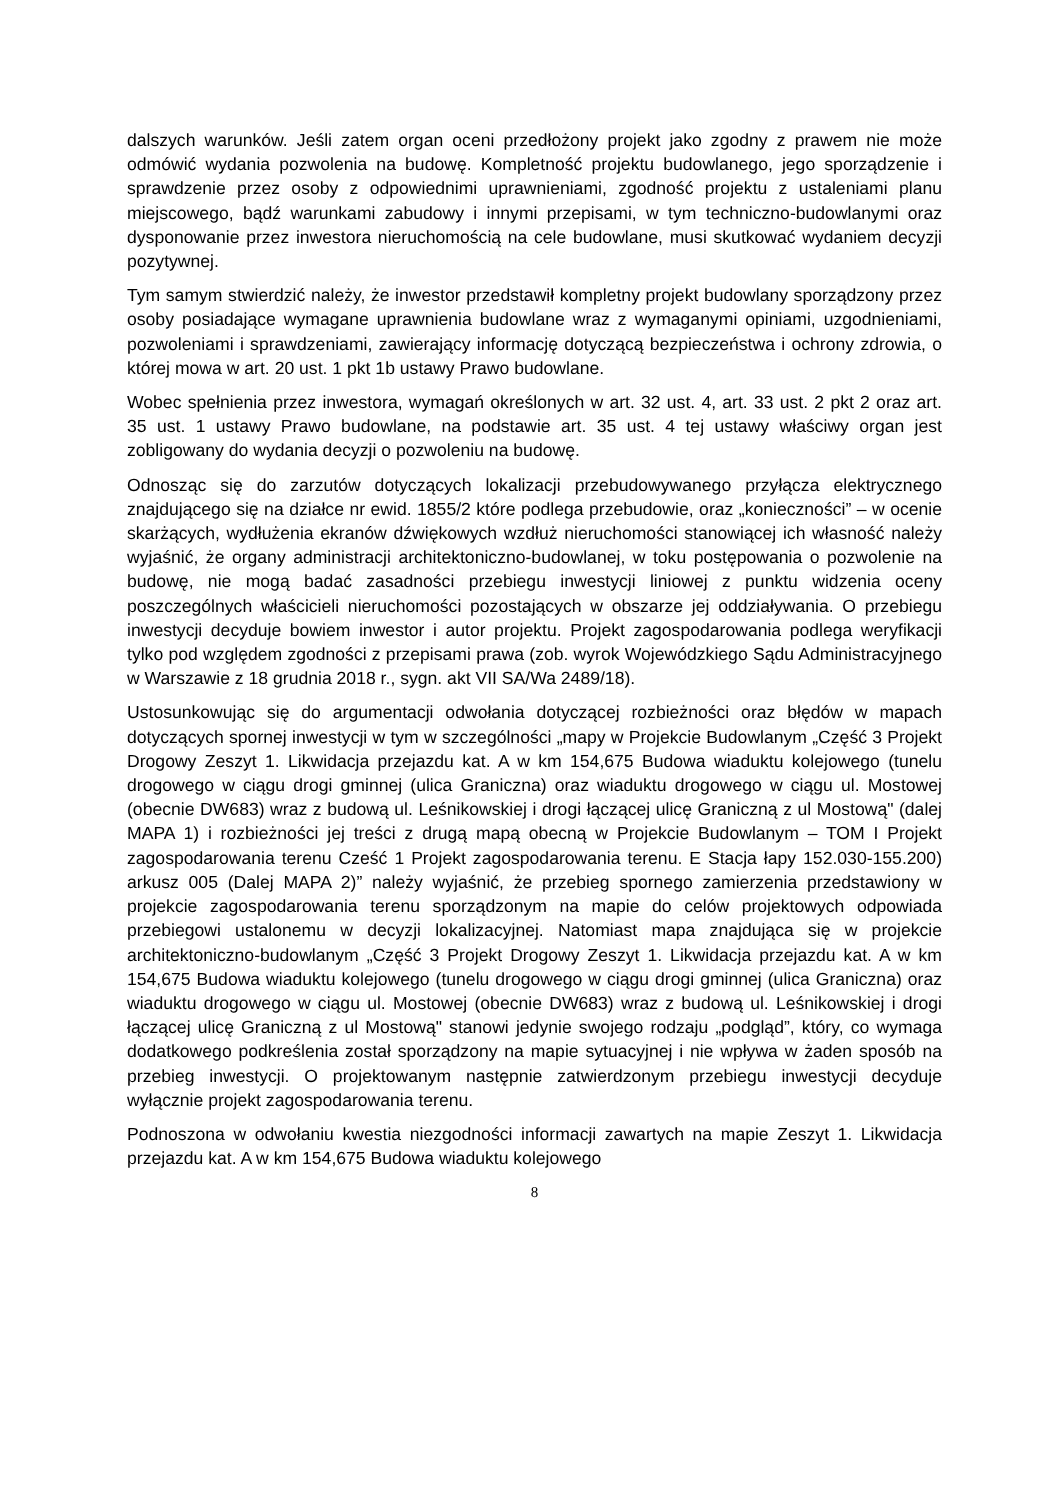dalszych warunków. Jeśli zatem organ oceni przedłożony projekt jako zgodny z prawem nie może odmówić wydania pozwolenia na budowę. Kompletność projektu budowlanego, jego sporządzenie i sprawdzenie przez osoby z odpowiednimi uprawnieniami, zgodność projektu z ustaleniami planu miejscowego, bądź warunkami zabudowy i innymi przepisami, w tym techniczno-budowlanymi oraz dysponowanie przez inwestora nieruchomością na cele budowlane, musi skutkować wydaniem decyzji pozytywnej.
Tym samym stwierdzić należy, że inwestor przedstawił kompletny projekt budowlany sporządzony przez osoby posiadające wymagane uprawnienia budowlane wraz z wymaganymi opiniami, uzgodnieniami, pozwoleniami i sprawdzeniami, zawierający informację dotyczącą bezpieczeństwa i ochrony zdrowia, o której mowa w art. 20 ust. 1 pkt 1b ustawy Prawo budowlane.
Wobec spełnienia przez inwestora, wymagań określonych w art. 32 ust. 4, art. 33 ust. 2 pkt 2 oraz art. 35 ust. 1 ustawy Prawo budowlane, na podstawie art. 35 ust. 4 tej ustawy właściwy organ jest zobligowany do wydania decyzji o pozwoleniu na budowę.
Odnosząc się do zarzutów dotyczących lokalizacji przebudowywanego przyłącza elektrycznego znajdującego się na działce nr ewid. 1855/2 które podlega przebudowie, oraz „konieczności” – w ocenie skarżących, wydłużenia ekranów dźwiękowych wzdłuż nieruchomości stanowiącej ich własność należy wyjaśnić, że organy administracji architektoniczno-budowlanej, w toku postępowania o pozwolenie na budowę, nie mogą badać zasadności przebiegu inwestycji liniowej z punktu widzenia oceny poszczególnych właścicieli nieruchomości pozostających w obszarze jej oddziaływania. O przebiegu inwestycji decyduje bowiem inwestor i autor projektu. Projekt zagospodarowania podlega weryfikacji tylko pod względem zgodności z przepisami prawa (zob. wyrok Wojewódzkiego Sądu Administracyjnego w Warszawie z 18 grudnia 2018 r., sygn. akt VII SA/Wa 2489/18).
Ustosunkowując się do argumentacji odwołania dotyczącej rozbieżności oraz błędów w mapach dotyczących spornej inwestycji w tym w szczególności „mapy w Projekcie Budowlanym „Część 3 Projekt Drogowy Zeszyt 1. Likwidacja przejazdu kat. A w km 154,675 Budowa wiaduktu kolejowego (tunelu drogowego w ciągu drogi gminnej (ulica Graniczna) oraz wiaduktu drogowego w ciągu ul. Mostowej (obecnie DW683) wraz z budową ul. Leśnikowskiej i drogi łączącej ulicę Graniczną z ul Mostową" (dalej MAPA 1) i rozbieżności jej treści z drugą mapą obecną w Projekcie Budowlanym – TOM I Projekt zagospodarowania terenu Cześć 1 Projekt zagospodarowania terenu. E Stacja łapy 152.030-155.200) arkusz 005 (Dalej MAPA 2)” należy wyjaśnić, że przebieg spornego zamierzenia przedstawiony w projekcie zagospodarowania terenu sporządzonym na mapie do celów projektowych odpowiada przebiegowi ustalonemu w decyzji lokalizacyjnej. Natomiast mapa znajdująca się w projekcie architektoniczno-budowlanym „Część 3 Projekt Drogowy Zeszyt 1. Likwidacja przejazdu kat. A w km 154,675 Budowa wiaduktu kolejowego (tunelu drogowego w ciągu drogi gminnej (ulica Graniczna) oraz wiaduktu drogowego w ciągu ul. Mostowej (obecnie DW683) wraz z budową ul. Leśnikowskiej i drogi łączącej ulicę Graniczną z ul Mostową" stanowi jedynie swojego rodzaju „podgląd”, który, co wymaga dodatkowego podkreślenia został sporządzony na mapie sytuacyjnej i nie wpływa w żaden sposób na przebieg inwestycji. O projektowanym następnie zatwierdzonym przebiegu inwestycji decyduje wyłącznie projekt zagospodarowania terenu.
Podnoszona w odwołaniu kwestia niezgodności informacji zawartych na mapie Zeszyt 1. Likwidacja przejazdu kat. A w km 154,675 Budowa wiaduktu kolejowego
8